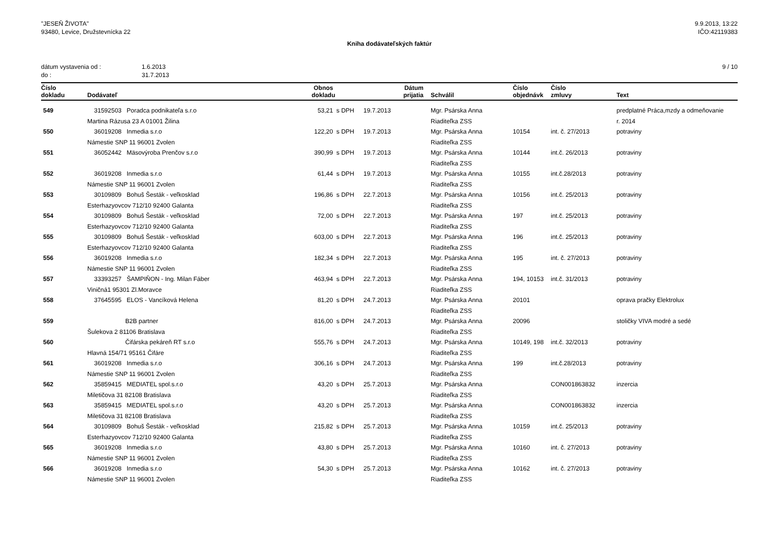"JESEŇ ŽIVOTA"
93480, Levice, Družstevnícka 22
9.9.2013, 13:22
IČO:42119383
Kniha dodávateľských faktúr
dátum vystavenia od :
do :
1.6.2013
31.7.2013
9 / 10
| Číslo dokladu | Dodávateľ | Obnos dokladu | Dátum prijatia | Schválil | Číslo objednávk | Číslo zmluvy | Text |
| --- | --- | --- | --- | --- | --- | --- | --- |
| 549 | 31592503 Poradca podnikateľa s.r.o | 53,21 s DPH | 19.7.2013 | Mgr. Psárska Anna | | | predplatné Práca,mzdy a odmeňovanie |
| | Martina Rázusa 23 A 01001 Žilina | | | Riaditeľka ZSS | | | r. 2014 |
| 550 | 36019208 Inmedia s.r.o | 122,20 s DPH | 19.7.2013 | Mgr. Psárska Anna | 10154 | int. č. 27/2013 | potraviny |
| | Námestie SNP 11 96001 Zvolen | | | Riaditeľka ZSS | | | |
| 551 | 36052442 Mäsovýroba Prenčov s.r.o | 390,99 s DPH | 19.7.2013 | Mgr. Psárska Anna | 10144 | int.č. 26/2013 | potraviny |
| | | | | Riaditeľka ZSS | | | |
| 552 | 36019208 Inmedia s.r.o | 61,44 s DPH | 19.7.2013 | Mgr. Psárska Anna | 10155 | int.č.28/2013 | potraviny |
| | Námestie SNP 11 96001 Zvolen | | | Riaditeľka ZSS | | | |
| 553 | 30109809 Bohuš Šesták - veľkosklad | 196,86 s DPH | 22.7.2013 | Mgr. Psárska Anna | 10156 | int.č. 25/2013 | potraviny |
| | Esterhazyovcov 712/10 92400 Galanta | | | Riaditeľka ZSS | | | |
| 554 | 30109809 Bohuš Šesták - veľkosklad | 72,00 s DPH | 22.7.2013 | Mgr. Psárska Anna | 197 | int.č. 25/2013 | potraviny |
| | Esterhazyovcov 712/10 92400 Galanta | | | Riaditeľka ZSS | | | |
| 555 | 30109809 Bohuš Šesták - veľkosklad | 603,00 s DPH | 22.7.2013 | Mgr. Psárska Anna | 196 | int.č. 25/2013 | potraviny |
| | Esterhazyovcov 712/10 92400 Galanta | | | Riaditeľka ZSS | | | |
| 556 | 36019208 Inmedia s.r.o | 182,34 s DPH | 22.7.2013 | Mgr. Psárska Anna | 195 | int. č. 27/2013 | potraviny |
| | Námestie SNP 11 96001 Zvolen | | | Riaditeľka ZSS | | | |
| 557 | 33393257 ŠAMPIŇON - Ing. Milan Fáber | 463,94 s DPH | 22.7.2013 | Mgr. Psárska Anna | 194, 10153 | int.č. 31/2013 | potraviny |
| | Viničná1 95301 Zl.Moravce | | | Riaditeľka ZSS | | | |
| 558 | 37645595 ELOS - Vancíková Helena | 81,20 s DPH | 24.7.2013 | Mgr. Psárska Anna | 20101 | | oprava pračky Elektrolux |
| | | | | Riaditeľka ZSS | | | |
| 559 | B2B partner | 816,00 s DPH | 24.7.2013 | Mgr. Psárska Anna | 20096 | | stoličky VIVA modré a sedé |
| | Šulekova 2 81106 Bratislava | | | Riaditeľka ZSS | | | |
| 560 | Čifárska pekáreň RT s.r.o | 555,76 s DPH | 24.7.2013 | Mgr. Psárska Anna | 10149, 198 | int.č. 32/2013 | potraviny |
| | Hlavná 154/71 95161 Čifáre | | | Riaditeľka ZSS | | | |
| 561 | 36019208 Inmedia s.r.o | 306,16 s DPH | 24.7.2013 | Mgr. Psárska Anna | 199 | int.č.28/2013 | potraviny |
| | Námestie SNP 11 96001 Zvolen | | | Riaditeľka ZSS | | | |
| 562 | 35859415 MEDIATEL spol.s.r.o | 43,20 s DPH | 25.7.2013 | Mgr. Psárska Anna | | CON001863832 | inzercia |
| | Miletičova 31 82108 Bratislava | | | Riaditeľka ZSS | | | |
| 563 | 35859415 MEDIATEL spol.s.r.o | 43,20 s DPH | 25.7.2013 | Mgr. Psárska Anna | | CON001863832 | inzercia |
| | Miletičova 31 82108 Bratislava | | | Riaditeľka ZSS | | | |
| 564 | 30109809 Bohuš Šesták - veľkosklad | 215,82 s DPH | 25.7.2013 | Mgr. Psárska Anna | 10159 | int.č. 25/2013 | potraviny |
| | Esterhazyovcov 712/10 92400 Galanta | | | Riaditeľka ZSS | | | |
| 565 | 36019208 Inmedia s.r.o | 43,80 s DPH | 25.7.2013 | Mgr. Psárska Anna | 10160 | int. č. 27/2013 | potraviny |
| | Námestie SNP 11 96001 Zvolen | | | Riaditeľka ZSS | | | |
| 566 | 36019208 Inmedia s.r.o | 54,30 s DPH | 25.7.2013 | Mgr. Psárska Anna | 10162 | int. č. 27/2013 | potraviny |
| | Námestie SNP 11 96001 Zvolen | | | Riaditeľka ZSS | | | |